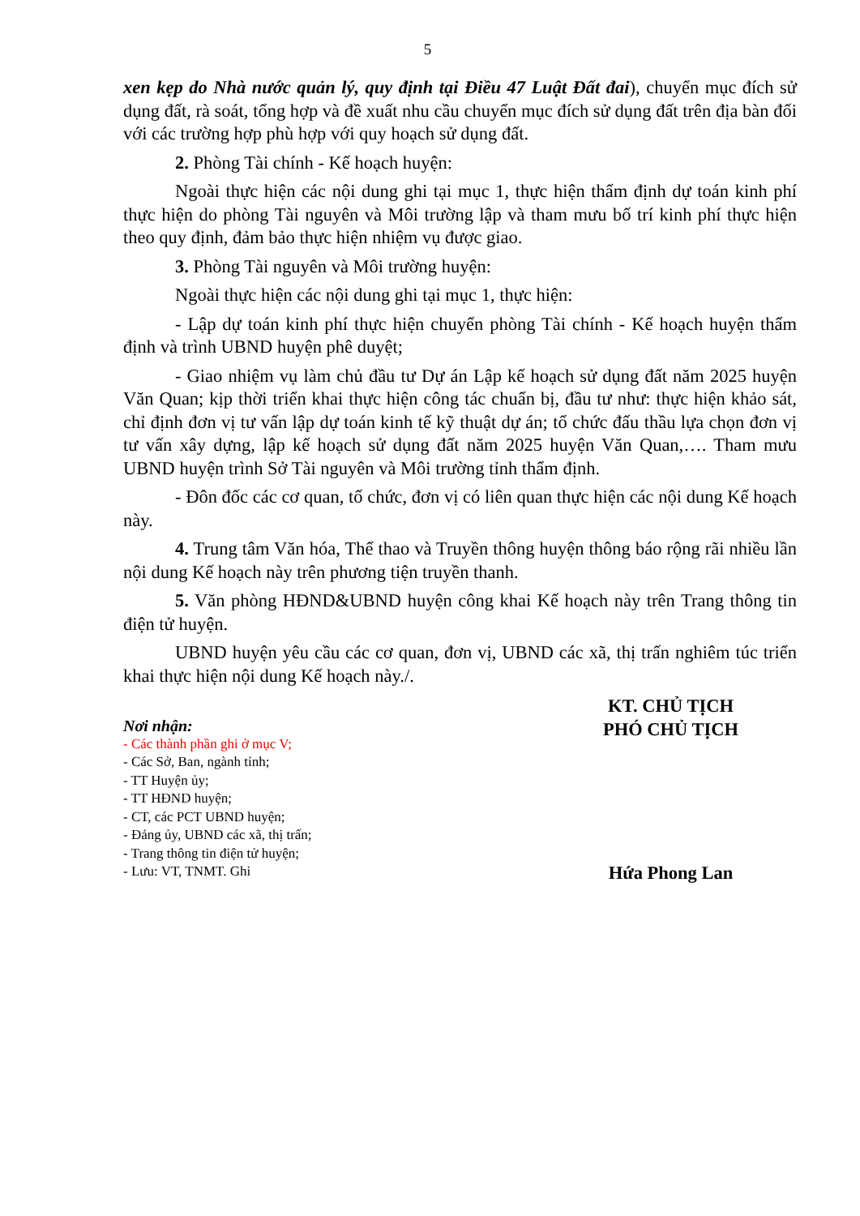5
xen kẹp do Nhà nước quản lý, quy định tại Điều 47 Luật Đất đai), chuyển mục đích sử dụng đất, rà soát, tổng hợp và đề xuất nhu cầu chuyển mục đích sử dụng đất trên địa bàn đối với các trường hợp phù hợp với quy hoạch sử dụng đất.
2. Phòng Tài chính - Kế hoạch huyện:
Ngoài thực hiện các nội dung ghi tại mục 1, thực hiện thẩm định dự toán kinh phí thực hiện do phòng Tài nguyên và Môi trường lập và tham mưu bố trí kinh phí thực hiện theo quy định, đảm bảo thực hiện nhiệm vụ được giao.
3. Phòng Tài nguyên và Môi trường huyện:
Ngoài thực hiện các nội dung ghi tại mục 1, thực hiện:
- Lập dự toán kinh phí thực hiện chuyển phòng Tài chính - Kế hoạch huyện thẩm định và trình UBND huyện phê duyệt;
- Giao nhiệm vụ làm chủ đầu tư Dự án Lập kế hoạch sử dụng đất năm 2025 huyện Văn Quan; kịp thời triển khai thực hiện công tác chuẩn bị, đầu tư như: thực hiện khảo sát, chỉ định đơn vị tư vấn lập dự toán kinh tế kỹ thuật dự án; tổ chức đấu thầu lựa chọn đơn vị tư vấn xây dựng, lập kế hoạch sử dụng đất năm 2025 huyện Văn Quan,…. Tham mưu UBND huyện trình Sở Tài nguyên và Môi trường tỉnh thẩm định.
- Đôn đốc các cơ quan, tổ chức, đơn vị có liên quan thực hiện các nội dung Kế hoạch này.
4. Trung tâm Văn hóa, Thể thao và Truyền thông huyện thông báo rộng rãi nhiều lần nội dung Kế hoạch này trên phương tiện truyền thanh.
5. Văn phòng HĐND&UBND huyện công khai Kế hoạch này trên Trang thông tin điện tử huyện.
UBND huyện yêu cầu các cơ quan, đơn vị, UBND các xã, thị trấn nghiêm túc triển khai thực hiện nội dung Kế hoạch này./.
Nơi nhận:
- Các thành phần ghi ở mục V;
- Các Sở, Ban, ngành tỉnh;
- TT Huyện ủy;
- TT HĐND huyện;
- CT, các PCT UBND huyện;
- Đảng ủy, UBND các xã, thị trấn;
- Trang thông tin điện tử huyện;
- Lưu: VT, TNMT. Ghi
KT. CHỦ TỊCH
PHÓ CHỦ TỊCH
Hứa Phong Lan